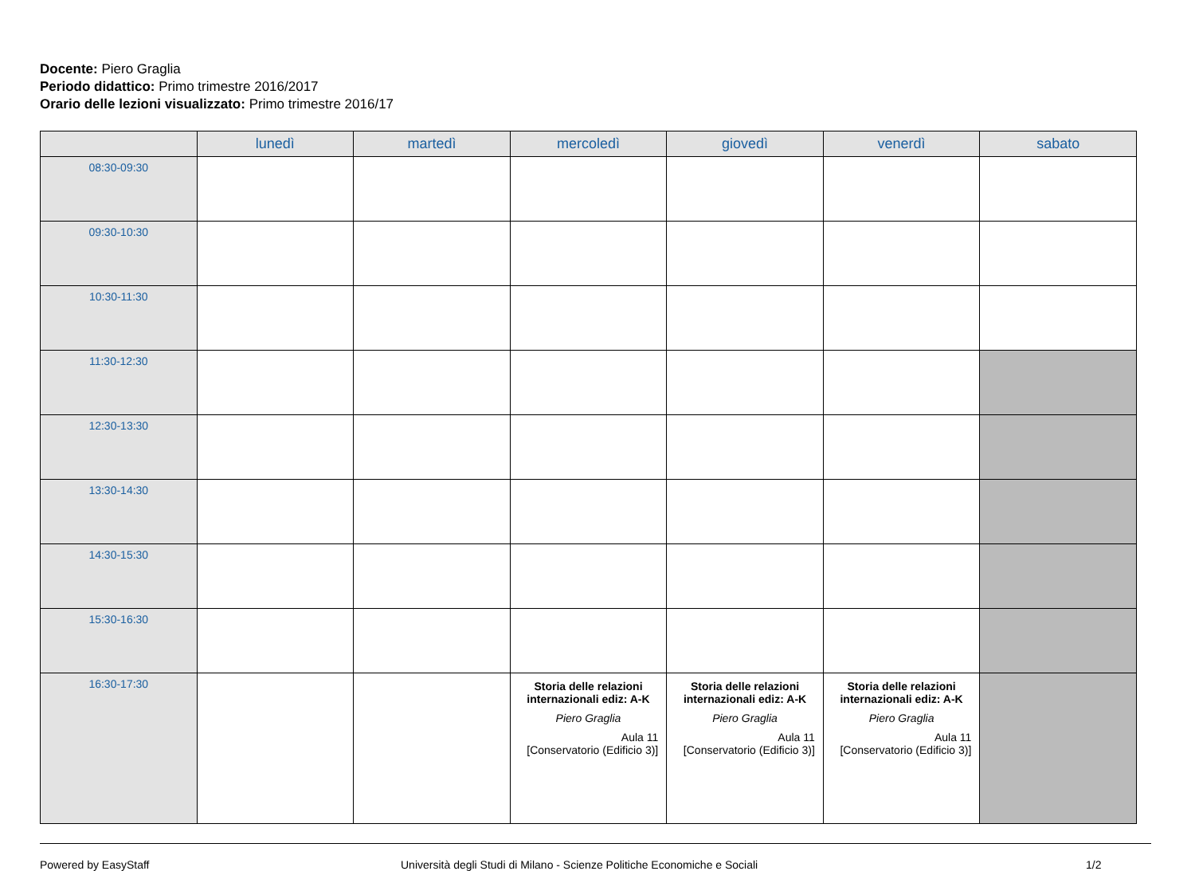Docente: Piero Graglia
Periodo didattico: Primo trimestre 2016/2017
Orario delle lezioni visualizzato: Primo trimestre 2016/17
| | lunedì | martedì | mercoledì | giovedì | venerdì | sabato |
| --- | --- | --- | --- | --- | --- | --- |
| 08:30-09:30 | | | | | | |
| 09:30-10:30 | | | | | | |
| 10:30-11:30 | | | | | | |
| 11:30-12:30 | | | | | | |
| 12:30-13:30 | | | | | | |
| 13:30-14:30 | | | | | | |
| 14:30-15:30 | | | | | | |
| 15:30-16:30 | | | | | | |
| 16:30-17:30 | | | Storia delle relazioni internazionali ediz: A-K Piero Graglia Aula 11 [Conservatorio (Edificio 3)] | Storia delle relazioni internazionali ediz: A-K Piero Graglia Aula 11 [Conservatorio (Edificio 3)] | Storia delle relazioni internazionali ediz: A-K Piero Graglia Aula 11 [Conservatorio (Edificio 3)] | |
Powered by EasyStaff Università degli Studi di Milano - Scienze Politiche Economiche e Sociali 1/2